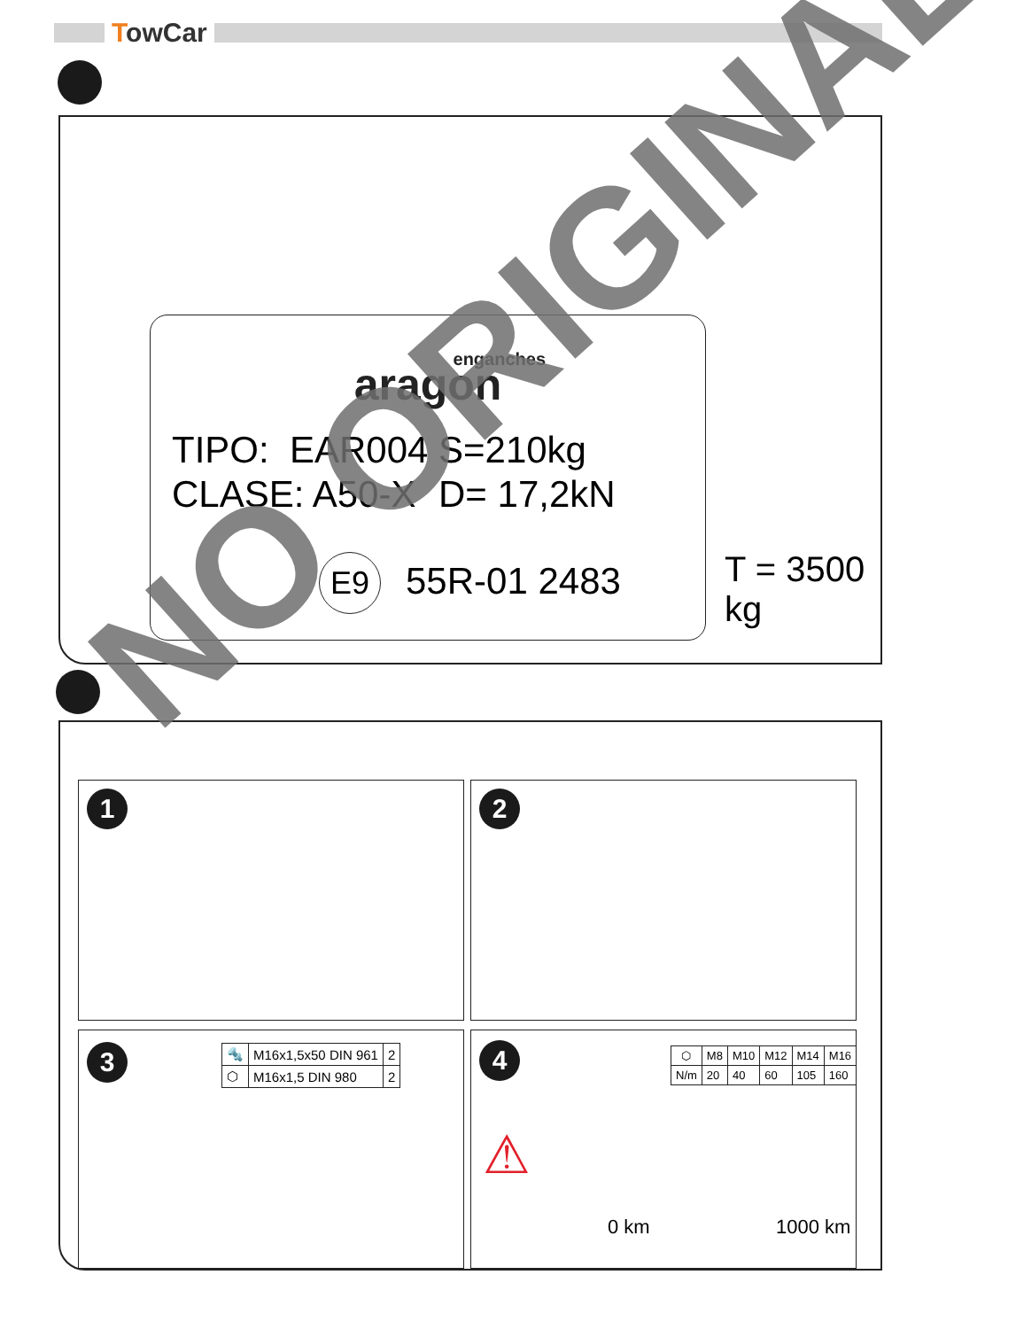TowCar
enganches
aragon
TIPO: EAR004
CLASE: A50-X
S=210kg
D= 17,2kN
E9 55R-01 2483
T = 3500 kg
1 2
3
| 🔩 | M16x1,5x50 DIN 961 | 2 |
| ⬡ | M16x1,5 DIN 980 | 2 |
4
| ⬡ | M8 | M10 | M12 | M14 | M16 |
| --- | --- | --- | --- | --- | --- |
| N/m | 20 | 40 | 60 | 105 | 160 |
⚠
0 km 1000 km
NO ORIGINAL